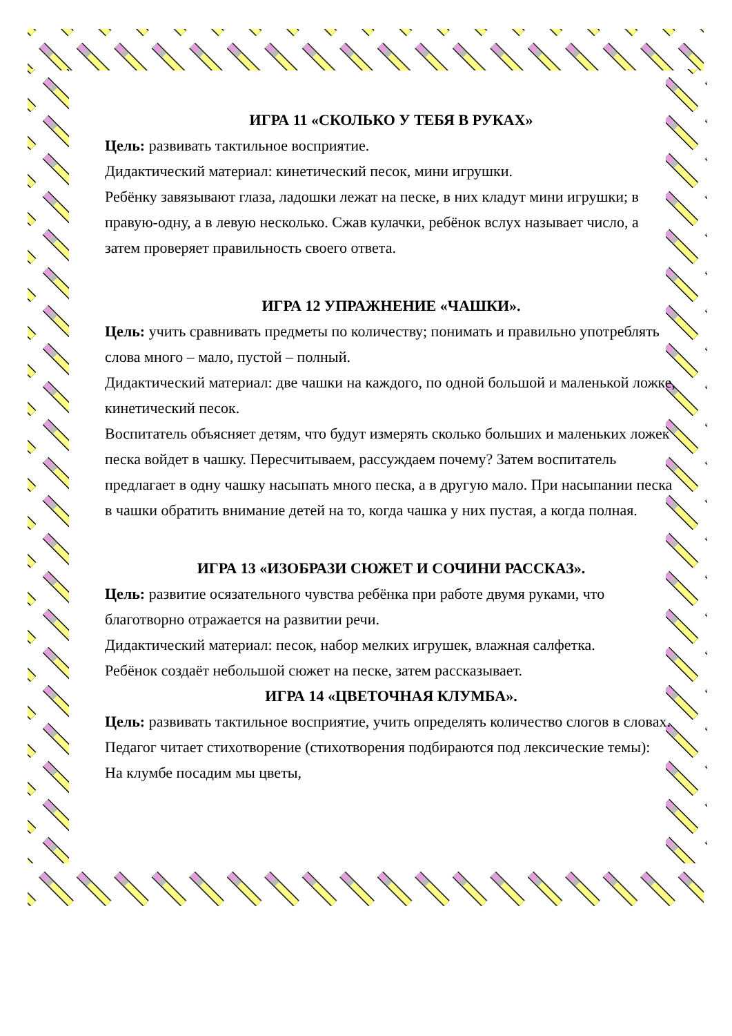ИГРА 11 «СКОЛЬКО У ТЕБЯ В РУКАХ»
Цель: развивать тактильное восприятие.
Дидактический материал: кинетический песок, мини игрушки.
Ребёнку завязывают глаза, ладошки лежат на песке, в них кладут мини игрушки; в правую-одну, а в левую несколько. Сжав кулачки, ребёнок вслух называет число, а затем проверяет правильность своего ответа.
ИГРА 12 УПРАЖНЕНИЕ «ЧАШКИ».
Цель: учить сравнивать предметы по количеству; понимать и правильно употреблять слова много – мало, пустой – полный.
Дидактический материал: две чашки на каждого, по одной большой и маленькой ложке, кинетический песок.
Воспитатель объясняет детям, что будут измерять сколько больших и маленьких ложек песка войдет в чашку. Пересчитываем, рассуждаем почему? Затем воспитатель предлагает в одну чашку насыпать много песка, а в другую мало. При насыпании песка в чашки обратить внимание детей на то, когда чашка у них пустая, а когда полная.
ИГРА 13 «ИЗОБРАЗИ СЮЖЕТ И СОЧИНИ РАССКАЗ».
Цель: развитие осязательного чувства ребёнка при работе двумя руками, что благотворно отражается на развитии речи.
Дидактический материал: песок, набор мелких игрушек, влажная салфетка.
Ребёнок создаёт небольшой сюжет на песке, затем рассказывает.
ИГРА 14 «ЦВЕТОЧНАЯ КЛУМБА».
Цель: развивать тактильное восприятие, учить определять количество слогов в словах.
Педагог читает стихотворение (стихотворения подбираются под лексические темы):
На клумбе посадим мы цветы,